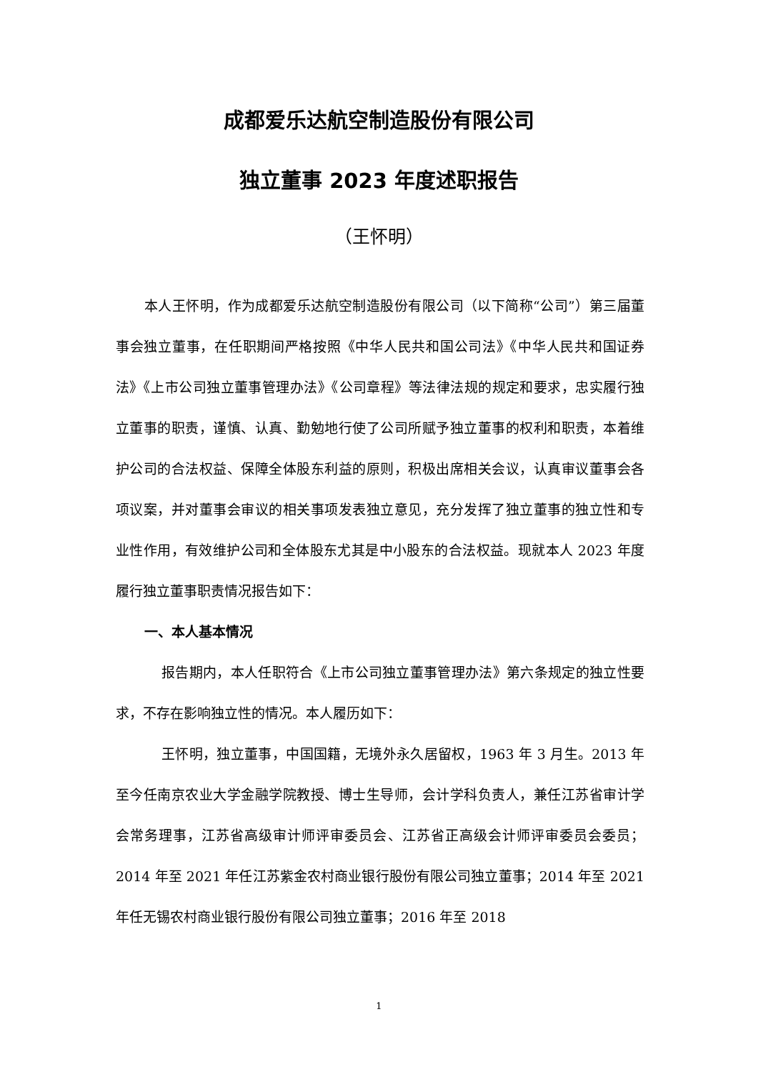成都爱乐达航空制造股份有限公司
独立董事 2023 年度述职报告
（王怀明）
本人王怀明，作为成都爱乐达航空制造股份有限公司（以下简称“公司”）第三届董事会独立董事，在任职期间严格按照《中华人民共和国公司法》《中华人民共和国证券法》《上市公司独立董事管理办法》《公司章程》等法律法规的规定和要求，忠实履行独立董事的职责，谨慎、认真、勤勉地行使了公司所赋予独立董事的权利和职责，本着维护公司的合法权益、保障全体股东利益的原则，积极出席相关会议，认真审议董事会各项议案，并对董事会审议的相关事项发表独立意见，充分发挥了独立董事的独立性和专业性作用，有效维护公司和全体股东尤其是中小股东的合法权益。现就本人 2023 年度履行独立董事职责情况报告如下：
一、本人基本情况
报告期内，本人任职符合《上市公司独立董事管理办法》第六条规定的独立性要求，不存在影响独立性的情况。本人履历如下：
王怀明，独立董事，中国国籍，无境外永久居留权，1963 年 3 月生。2013 年至今任南京农业大学金融学院教授、博士生导师，会计学科负责人，兼任江苏省审计学会常务理事，江苏省高级审计师评审委员会、江苏省正高级会计师评审委员会委员；2014 年至 2021 年任江苏紫金农村商业银行股份有限公司独立董事；2014 年至 2021 年任无锡农村商业银行股份有限公司独立董事；2016 年至 2018
1